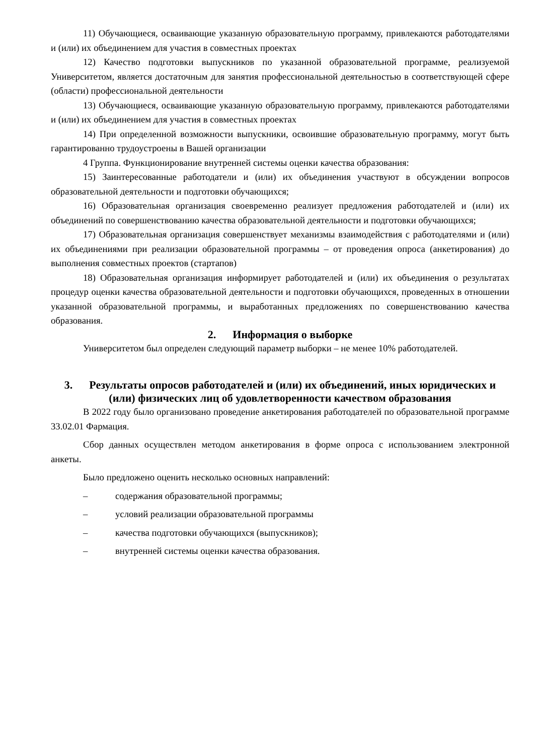11) Обучающиеся, осваивающие указанную образовательную программу, привлекаются работодателями и (или) их объединением для участия в совместных проектах
12) Качество подготовки выпускников по указанной образовательной программе, реализуемой Университетом, является достаточным для занятия профессиональной деятельностью в соответствующей сфере (области) профессиональной деятельности
13) Обучающиеся, осваивающие указанную образовательную программу, привлекаются работодателями и (или) их объединением для участия в совместных проектах
14) При определенной возможности выпускники, освоившие образовательную программу, могут быть гарантированно трудоустроены в Вашей организации
4 Группа. Функционирование внутренней системы оценки качества образования:
15) Заинтересованные работодатели и (или) их объединения участвуют в обсуждении вопросов образовательной деятельности и подготовки обучающихся;
16) Образовательная организация своевременно реализует предложения работодателей и (или) их объединений по совершенствованию качества образовательной деятельности и подготовки обучающихся;
17) Образовательная организация совершенствует механизмы взаимодействия с работодателями и (или) их объединениями при реализации образовательной программы – от проведения опроса (анкетирования) до выполнения совместных проектов (стартапов)
18) Образовательная организация информирует работодателей и (или) их объединения о результатах процедур оценки качества образовательной деятельности и подготовки обучающихся, проведенных в отношении указанной образовательной программы, и выработанных предложениях по совершенствованию качества образования.
2. Информация о выборке
Университетом был определен следующий параметр выборки – не менее 10% работодателей.
3. Результаты опросов работодателей и (или) их объединений, иных юридических и (или) физических лиц об удовлетворенности качеством образования
В 2022 году было организовано проведение анкетирования работодателей по образовательной программе 33.02.01 Фармация.
Сбор данных осуществлен методом анкетирования в форме опроса с использованием электронной анкеты.
Было предложено оценить несколько основных направлений:
– содержания образовательной программы;
– условий реализации образовательной программы
– качества подготовки обучающихся (выпускников);
– внутренней системы оценки качества образования.